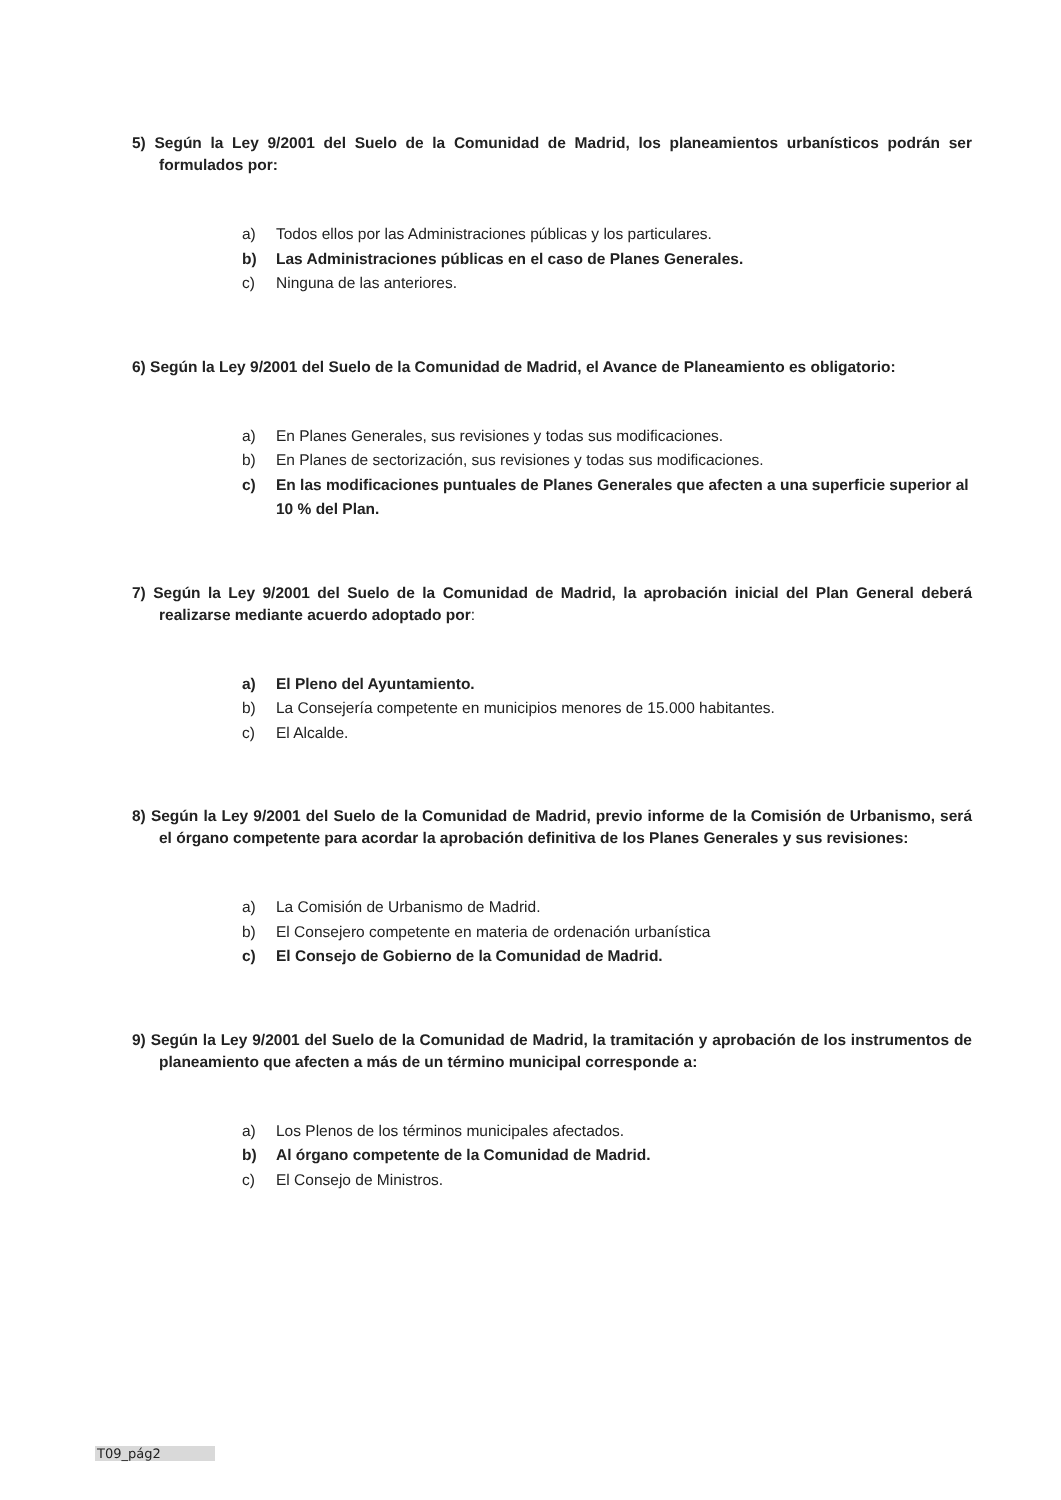5) Según la Ley 9/2001 del Suelo de la Comunidad de Madrid, los planeamientos urbanísticos podrán ser formulados por:
a) Todos ellos por las Administraciones públicas y los particulares.
b) Las Administraciones públicas en el caso de Planes Generales.
c) Ninguna de las anteriores.
6) Según la Ley 9/2001 del Suelo de la Comunidad de Madrid, el Avance de Planeamiento es obligatorio:
a) En Planes Generales, sus revisiones y todas sus modificaciones.
b) En Planes de sectorización, sus revisiones y todas sus modificaciones.
c) En las modificaciones puntuales de Planes Generales que afecten a una superficie superior al 10 % del Plan.
7) Según la Ley 9/2001 del Suelo de la Comunidad de Madrid, la aprobación inicial del Plan General deberá realizarse mediante acuerdo adoptado por:
a) El Pleno del Ayuntamiento.
b) La Consejería competente en municipios menores de 15.000 habitantes.
c) El Alcalde.
8) Según la Ley 9/2001 del Suelo de la Comunidad de Madrid, previo informe de la Comisión de Urbanismo, será el órgano competente para acordar la aprobación definitiva de los Planes Generales y sus revisiones:
a) La Comisión de Urbanismo de Madrid.
b) El Consejero competente en materia de ordenación urbanística
c) El Consejo de Gobierno de la Comunidad de Madrid.
9) Según la Ley 9/2001 del Suelo de la Comunidad de Madrid, la tramitación y aprobación de los instrumentos de planeamiento que afecten a más de un término municipal corresponde a:
a) Los Plenos de los términos municipales afectados.
b) Al órgano competente de la Comunidad de Madrid.
c) El Consejo de Ministros.
T09_pág2